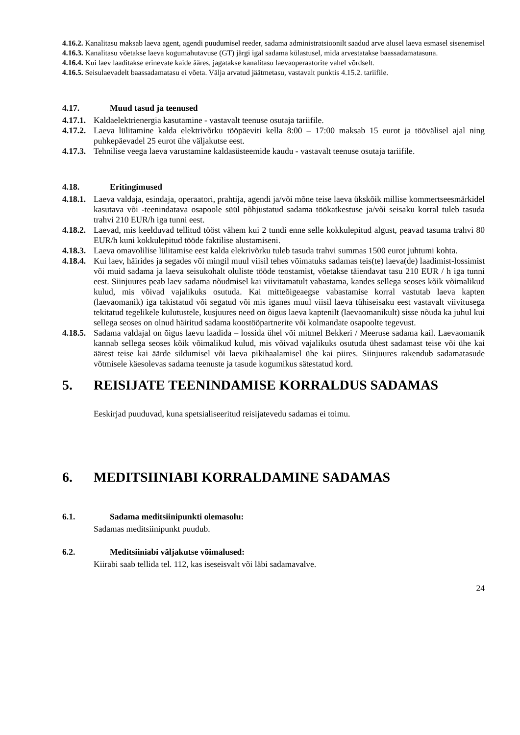4.16.2. Kanalitasu maksab laeva agent, agendi puudumisel reeder, sadama administratsioonilt saadud arve alusel laeva esmasel sisenemisel
4.16.3. Kanalitasu võetakse laeva kogumahutavuse (GT) järgi igal sadama külastusel, mida arvestatakse baassadamatasuna.
4.16.4. Kui laev laaditakse erinevate kaide ääres, jagatakse kanalitasu laevaoperaatorite vahel võrdselt.
4.16.5. Seisulaevadelt baassadamatasu ei võeta. Välja arvatud jäätmetasu, vastavalt punktis 4.15.2. tariifile.
4.17. Muud tasud ja teenused
4.17.1. Kaldaelektrienergia kasutamine - vastavalt teenuse osutaja tariifile.
4.17.2. Laeva lülitamine kalda elektrivõrku tööpäeviti kella 8:00 – 17:00 maksab 15 eurot ja töövälisel ajal ning puhkepäevadel 25 eurot ühe väljakutse eest.
4.17.3. Tehnilise veega laeva varustamine kaldasüsteemide kaudu - vastavalt teenuse osutaja tariifile.
4.18. Eritingimused
4.18.1. Laeva valdaja, esindaja, operaatori, prahtija, agendi ja/või mõne teise laeva ükskõik millise kommertseesmärkidel kasutava või -teenindatava osapoole süül põhjustatud sadama töökatkestuse ja/või seisaku korral tuleb tasuda trahvi 210 EUR/h iga tunni eest.
4.18.2. Laevad, mis keelduvad tellitud tööst vähem kui 2 tundi enne selle kokkulepitud algust, peavad tasuma trahvi 80 EUR/h kuni kokkulepitud tööde faktilise alustamiseni.
4.18.3. Laeva omavolilise lülitamise eest kalda elekrivõrku tuleb tasuda trahvi summas 1500 eurot juhtumi kohta.
4.18.4. Kui laev, häirides ja segades või mingil muul viisil tehes võimatuks sadamas teis(te) laeva(de) laadimist-lossimist või muid sadama ja laeva seisukohalt oluliste tööde teostamist, võetakse täiendavat tasu 210 EUR / h iga tunni eest. Siinjuures peab laev sadama nõudmisel kai viivitamatult vabastama, kandes sellega seoses kõik võimalikud kulud, mis võivad vajalikuks osutuda. Kai mitteõigeaegse vabastamise korral vastutab laeva kapten (laevaomanik) iga takistatud või segatud või mis iganes muul viisil laeva tühiseisaku eest vastavalt viivitusega tekitatud tegelikele kulutustele, kusjuures need on õigus laeva kaptenilt (laevaomanikult) sisse nõuda ka juhul kui sellega seoses on olnud häiritud sadama koostööpartnerite või kolmandate osapoolte tegevust.
4.18.5. Sadama valdajal on õigus laevu laadida – lossida ühel või mitmel Bekkeri / Meeruse sadama kail. Laevaomanik kannab sellega seoses kõik võimalikud kulud, mis võivad vajalikuks osutuda ühest sadamast teise või ühe kai äärest teise kai äärde sildumisel või laeva pikihaalamisel ühe kai piires. Siinjuures rakendub sadamatasude võtmisele käesolevas sadama teenuste ja tasude kogumikus sätestatud kord.
5. REISIJATE TEENINDAMISE KORRALDUS SADAMAS
Eeskirjad puuduvad, kuna spetsialiseeritud reisijatevedu sadamas ei toimu.
6. MEDITSIINIABI KORRALDAMINE SADAMAS
6.1. Sadama meditsiinipunkti olemasolu:
Sadamas meditsiinipunkt puudub.
6.2. Meditsiiniabi väljakutse võimalused:
Kiirabi saab tellida tel. 112, kas iseseisvalt või läbi sadamavalve.
24